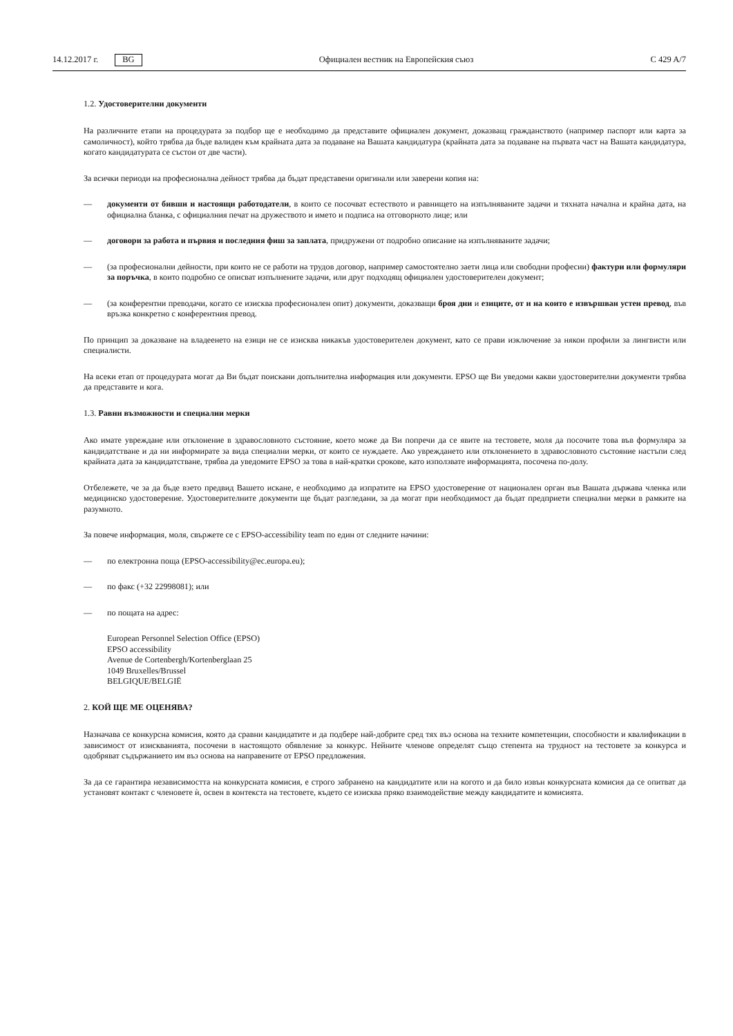14.12.2017 г. BG
Официален вестник на Европейския съюз C 429 A/7
1.2. Удостоверителни документи
На различните етапи на процедурата за подбор ще е необходимо да представите официален документ, доказващ гражданството (например паспорт или карта за самоличност), който трябва да бъде валиден към крайната дата за подаване на Вашата кандидатура (крайната дата за подаване на първата част на Вашата кандидатура, когато кандидатурата се състои от две части).
За всички периоди на професионална дейност трябва да бъдат представени оригинали или заверени копия на:
— документи от бивши и настоящи работодатели, в които се посочват естеството и равнището на изпълняваните задачи и тяхната начална и крайна дата, на официална бланка, с официалния печат на дружеството и името и подписа на отговорното лице; или
— договори за работа и първия и последния фиш за заплата, придружени от подробно описание на изпълняваните задачи;
— (за професионални дейности, при които не се работи на трудов договор, например самостоятелно заети лица или свободни професии) фактури или формуляри за поръчка, в които подробно се описват изпълнените задачи, или друг подходящ официален удостоверителен документ;
— (за конферентни преводачи, когато се изисква професионален опит) документи, доказващи броя дни и езиците, от и на които е извършван устен превод, във връзка конкретно с конферентния превод.
По принцип за доказване на владеенето на езици не се изисква никакъв удостоверителен документ, като се прави изключение за някои профили за лингвисти или специалисти.
На всеки етап от процедурата могат да Ви бъдат поискани допълнителна информация или документи. EPSO ще Ви уведоми какви удостоверителни документи трябва да представите и кога.
1.3. Равни възможности и специални мерки
Ако имате увреждане или отклонение в здравословното състояние, което може да Ви попречи да се явите на тестовете, моля да посочите това във формуляра за кандидатстване и да ни информирате за вида специални мерки, от които се нуждаете. Ако увреждането или отклонението в здравословното състояние настъпи след крайната дата за кандидатстване, трябва да уведомите EPSO за това в най-кратки срокове, като използвате информацията, посочена по-долу.
Отбележете, че за да бъде взето предвид Вашето искане, е необходимо да изпратите на EPSO удостоверение от национален орган във Вашата държава членка или медицинско удостоверение. Удостоверителните документи ще бъдат разгледани, за да могат при необходимост да бъдат предприети специални мерки в рамките на разумното.
За повече информация, моля, свържете се с EPSO-accessibility team по един от следните начини:
— по електронна поща (EPSO-accessibility@ec.europa.eu);
— по факс (+32 22998081); или
— по пощата на адрес:
European Personnel Selection Office (EPSO)
EPSO accessibility
Avenue de Cortenbergh/Kortenberglaan 25
1049 Bruxelles/Brussel
BELGIQUE/BELGIË
2. КОЙ ЩЕ МЕ ОЦЕНЯВА?
Назначава се конкурсна комисия, която да сравни кандидатите и да подбере най-добрите сред тях въз основа на техните компетенции, способности и квалификации в зависимост от изискванията, посочени в настоящото обявление за конкурс. Нейните членове определят също степента на трудност на тестовете за конкурса и одобряват съдържанието им въз основа на направените от EPSO предложения.
За да се гарантира независимостта на конкурсната комисия, е строго забранено на кандидатите или на когото и да било извън конкурсната комисия да се опитват да установят контакт с членовете ѝ, освен в контекста на тестовете, където се изисква пряко взаимодействие между кандидатите и комисията.